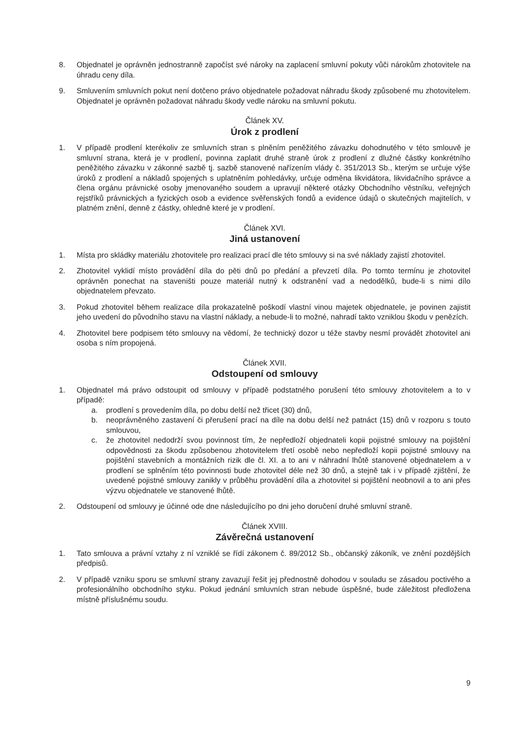8. Objednatel je oprávněn jednostranně započíst své nároky na zaplacení smluvní pokuty vůči nárokům zhotovitele na úhradu ceny díla.
9. Smluvením smluvních pokut není dotčeno právo objednatele požadovat náhradu škody způsobené mu zhotovitelem. Objednatel je oprávněn požadovat náhradu škody vedle nároku na smluvní pokutu.
Článek XV.
Úrok z prodlení
1. V případě prodlení kterékoliv ze smluvních stran s plněním peněžitého závazku dohodnutého v této smlouvě je smluvní strana, která je v prodlení, povinna zaplatit druhé straně úrok z prodlení z dlužné částky konkrétního peněžitého závazku v zákonné sazbě tj. sazbě stanovené nařízením vlády č. 351/2013 Sb., kterým se určuje výše úroků z prodlení a nákladů spojených s uplatněním pohledávky, určuje odměna likvidátora, likvidačního správce a člena orgánu právnické osoby jmenovaného soudem a upravují některé otázky Obchodního věstníku, veřejných rejstříků právnických a fyzických osob a evidence svěřenských fondů a evidence údajů o skutečných majitelích, v platném znění, denně z částky, ohledně které je v prodlení.
Článek XVI.
Jiná ustanovení
1. Místa pro skládky materiálu zhotovitele pro realizaci prací dle této smlouvy si na své náklady zajistí zhotovitel.
2. Zhotovitel vyklidí místo provádění díla do pěti dnů po předání a převzetí díla. Po tomto termínu je zhotovitel oprávněn ponechat na staveništi pouze materiál nutný k odstranění vad a nedodělků, bude-li s nimi dílo objednatelem převzato.
3. Pokud zhotovitel během realizace díla prokazatelně poškodí vlastní vinou majetek objednatele, je povinen zajistit jeho uvedení do původního stavu na vlastní náklady, a nebude-li to možné, nahradí takto vzniklou škodu v penězích.
4. Zhotovitel bere podpisem této smlouvy na vědomí, že technický dozor u téže stavby nesmí provádět zhotovitel ani osoba s ním propojená.
Článek XVII.
Odstoupení od smlouvy
1. Objednatel má právo odstoupit od smlouvy v případě podstatného porušení této smlouvy zhotovitelem a to v případě:
a. prodlení s provedením díla, po dobu delší než třicet (30) dnů,
b. neoprávněného zastavení či přerušení prací na díle na dobu delší než patnáct (15) dnů v rozporu s touto smlouvou,
c. že zhotovitel nedodrží svou povinnost tím, že nepředloží objednateli kopii pojistné smlouvy na pojištění odpovědnosti za škodu způsobenou zhotovitelem třetí osobě nebo nepředloží kopii pojistné smlouvy na pojištění stavebních a montážních rizik dle čl. XI. a to ani v náhradní lhůtě stanovené objednatelem a v prodlení se splněním této povinnosti bude zhotovitel déle než 30 dnů, a stejně tak i v případě zjištění, že uvedené pojistné smlouvy zanikly v průběhu provádění díla a zhotovitel si pojištění neobnovil a to ani přes výzvu objednatele ve stanovené lhůtě.
2. Odstoupení od smlouvy je účinné ode dne následujícího po dni jeho doručení druhé smluvní straně.
Článek XVIII.
Závěrečná ustanovení
1. Tato smlouva a právní vztahy z ní vzniklé se řídí zákonem č. 89/2012 Sb., občanský zákoník, ve znění pozdějších předpisů.
2. V případě vzniku sporu se smluvní strany zavazují řešit jej přednostně dohodou v souladu se zásadou poctivého a profesionálního obchodního styku. Pokud jednání smluvních stran nebude úspěšné, bude záležitost předložena místně příslušnému soudu.
9